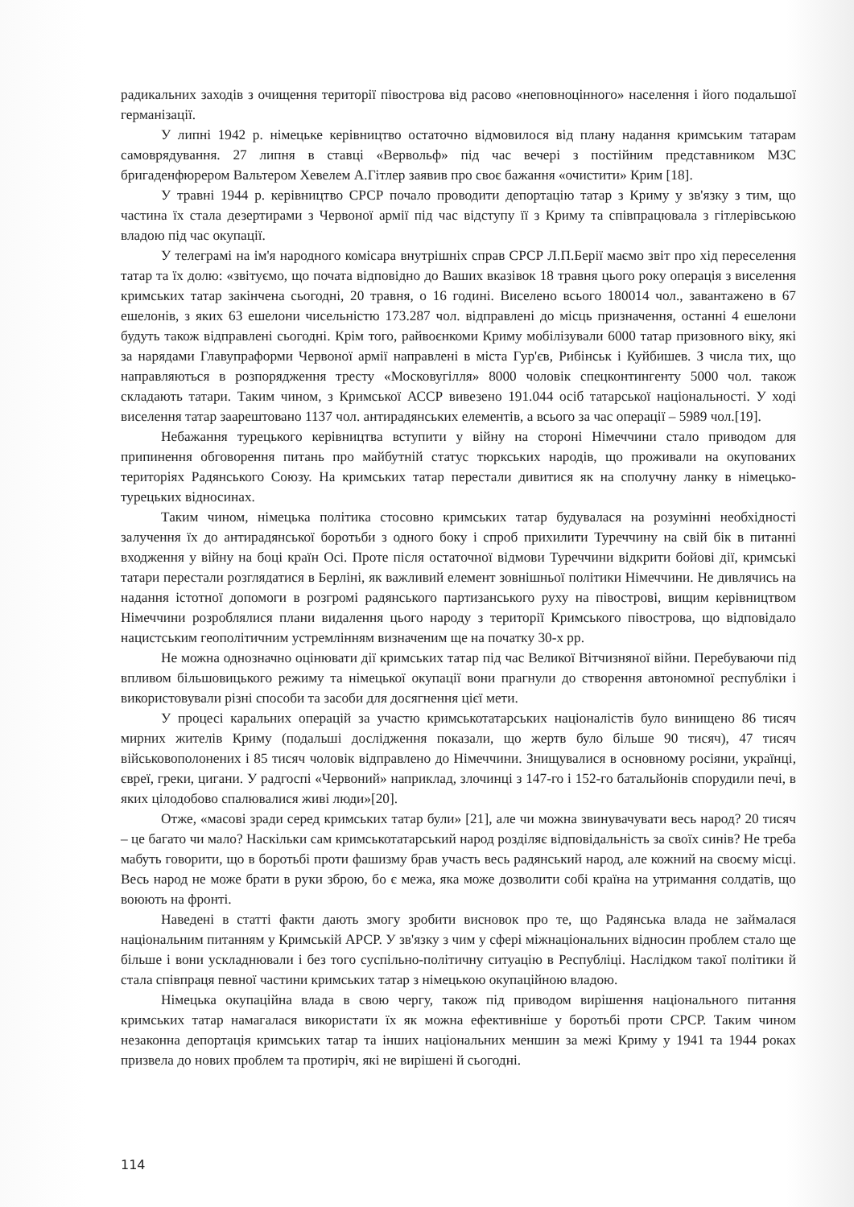радикальних заходів з очищення території півострова від расово «неповноцінного» населення і його подальшої германізації.
У липні 1942 р. німецьке керівництво остаточно відмовилося від плану надання кримським татарам самоврядування. 27 липня в ставці «Вервольф» під час вечері з постійним представником МЗС бригаденфюрером Вальтером Хевелем А.Гітлер заявив про своє бажання «очистити» Крим [18].
У травні 1944 р. керівництво СРСР почало проводити депортацію татар з Криму у зв'язку з тим, що частина їх стала дезертирами з Червоної армії під час відступу її з Криму та співпрацювала з гітлерівською владою під час окупації.
У телеграмі на ім'я народного комісара внутрішніх справ СРСР Л.П.Берії маємо звіт про хід переселення татар та їх долю: «звітуємо, що почата відповідно до Ваших вказівок 18 травня цього року операція з виселення кримських татар закінчена сьогодні, 20 травня, о 16 годині. Виселено всього 180014 чол., завантажено в 67 ешелонів, з яких 63 ешелони чисельністю 173.287 чол. відправлені до місць призначення, останні 4 ешелони будуть також відправлені сьогодні. Крім того, райвоєнкоми Криму мобілізували 6000 татар призовного віку, які за нарядами Главупраформи Червоної армії направлені в міста Гур'єв, Рибінськ і Куйбишев. З числа тих, що направляються в розпорядження тресту «Московугілля» 8000 чоловік спецконтингенту 5000 чол. також складають татари. Таким чином, з Кримської АССР вивезено 191.044 осіб татарської національності. У ході виселення татар заарештовано 1137 чол. антирадянських елементів, а всього за час операції – 5989 чол.[19].
Небажання турецького керівництва вступити у війну на стороні Німеччини стало приводом для припинення обговорення питань про майбутній статус тюркських народів, що проживали на окупованих територіях Радянського Союзу. На кримських татар перестали дивитися як на сполучну ланку в німецько-турецьких відносинах.
Таким чином, німецька політика стосовно кримських татар будувалася на розумінні необхідності залучення їх до антирадянської боротьби з одного боку і спроб прихилити Туреччину на свій бік в питанні входження у війну на боці країн Осі. Проте після остаточної відмови Туреччини відкрити бойові дії, кримські татари перестали розглядатися в Берліні, як важливий елемент зовнішньої політики Німеччини. Не дивлячись на надання істотної допомоги в розгромі радянського партизанського руху на півострові, вищим керівництвом Німеччини розроблялися плани видалення цього народу з території Кримського півострова, що відповідало нацистським геополітичним устремлінням визначеним ще на початку 30-х рр.
Не можна однозначно оцінювати дії кримських татар під час Великої Вітчизняної війни. Перебуваючи під впливом більшовицького режиму та німецької окупації вони прагнули до створення автономної республіки і використовували різні способи та засоби для досягнення цієї мети.
У процесі каральних операцій за участю кримськотатарських націоналістів було винищено 86 тисяч мирних жителів Криму (подальші дослідження показали, що жертв було більше 90 тисяч), 47 тисяч військовополонених і 85 тисяч чоловік відправлено до Німеччини. Знищувалися в основному росіяни, українці, євреї, греки, цигани. У радгоспі «Червоний» наприклад, злочинці з 147-го і 152-го батальйонів спорудили печі, в яких цілодобово спалювалися живі люди»[20].
Отже, «масові зради серед кримських татар були» [21], але чи можна звинувачувати весь народ? 20 тисяч – це багато чи мало? Наскільки сам кримськотатарський народ розділяє відповідальність за своїх синів? Не треба мабуть говорити, що в боротьбі проти фашизму брав участь весь радянський народ, але кожний на своєму місці. Весь народ не може брати в руки зброю, бо є межа, яка може дозволити собі країна на утримання солдатів, що воюють на фронті.
Наведені в статті факти дають змогу зробити висновок про те, що Радянська влада не займалася національним питанням у Кримській АРСР. У зв'язку з чим у сфері міжнаціональних відносин проблем стало ще більше і вони ускладнювали і без того суспільно-політичну ситуацію в Республіці. Наслідком такої політики й стала співпраця певної частини кримських татар з німецькою окупаційною владою.
Німецька окупаційна влада в свою чергу, також під приводом вирішення національного питання кримських татар намагалася використати їх як можна ефективніше у боротьбі проти СРСР. Таким чином незаконна депортація кримських татар та інших національних меншин за межі Криму у 1941 та 1944 роках призвела до нових проблем та протиріч, які не вирішені й сьогодні.
114